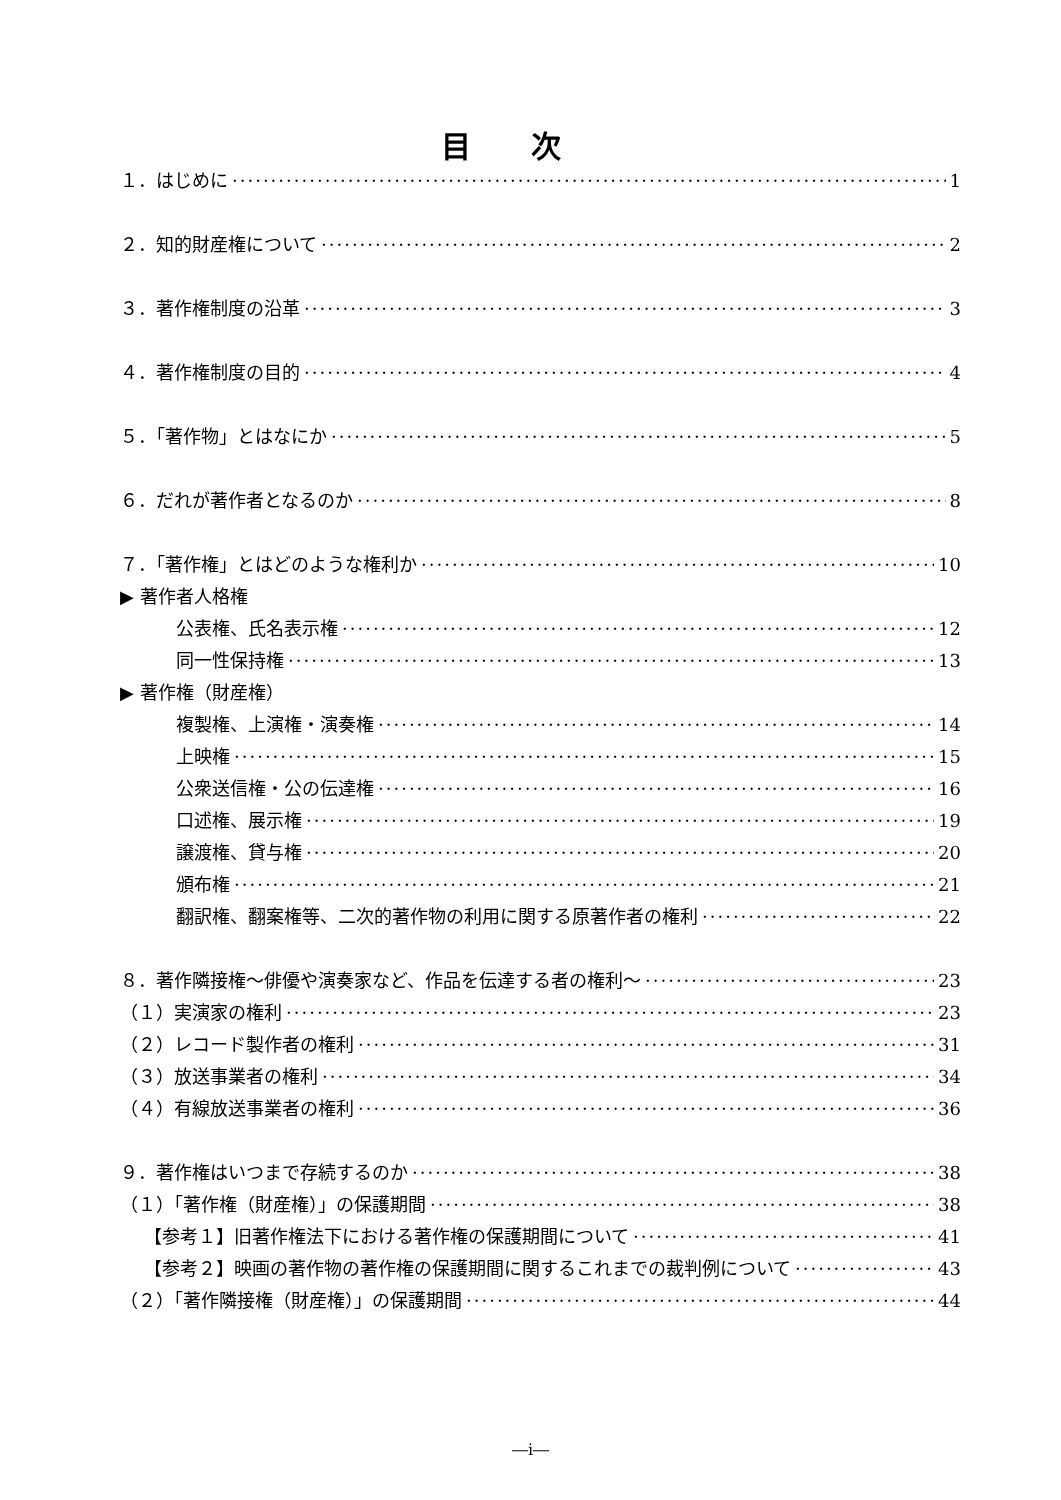目次
１．はじめに 1
２．知的財産権について 2
３．著作権制度の沿革 3
４．著作権制度の目的 4
５．「著作物」とはなにか 5
６．だれが著作者となるのか 8
７．「著作権」とはどのような権利か 10
▶ 著作者人格権
公表権、氏名表示権 12
同一性保持権 13
▶ 著作権（財産権）
複製権、上演権・演奏権 14
上映権 15
公衆送信権・公の伝達権 16
口述権、展示権 19
譲渡権、貸与権 20
頒布権 21
翻訳権、翻案権等、二次的著作物の利用に関する原著作者の権利 22
８．著作隣接権～俳優や演奏家など、作品を伝達する者の権利～ 23
（１）実演家の権利 23
（２）レコード製作者の権利 31
（３）放送事業者の権利 34
（４）有線放送事業者の権利 36
９．著作権はいつまで存続するのか 38
（１）「著作権（財産権）」の保護期間 38
【参考１】旧著作権法下における著作権の保護期間について 41
【参考２】映画の著作物の著作権の保護期間に関するこれまでの裁判例について 43
（２）「著作隣接権（財産権）」の保護期間 44
―i―